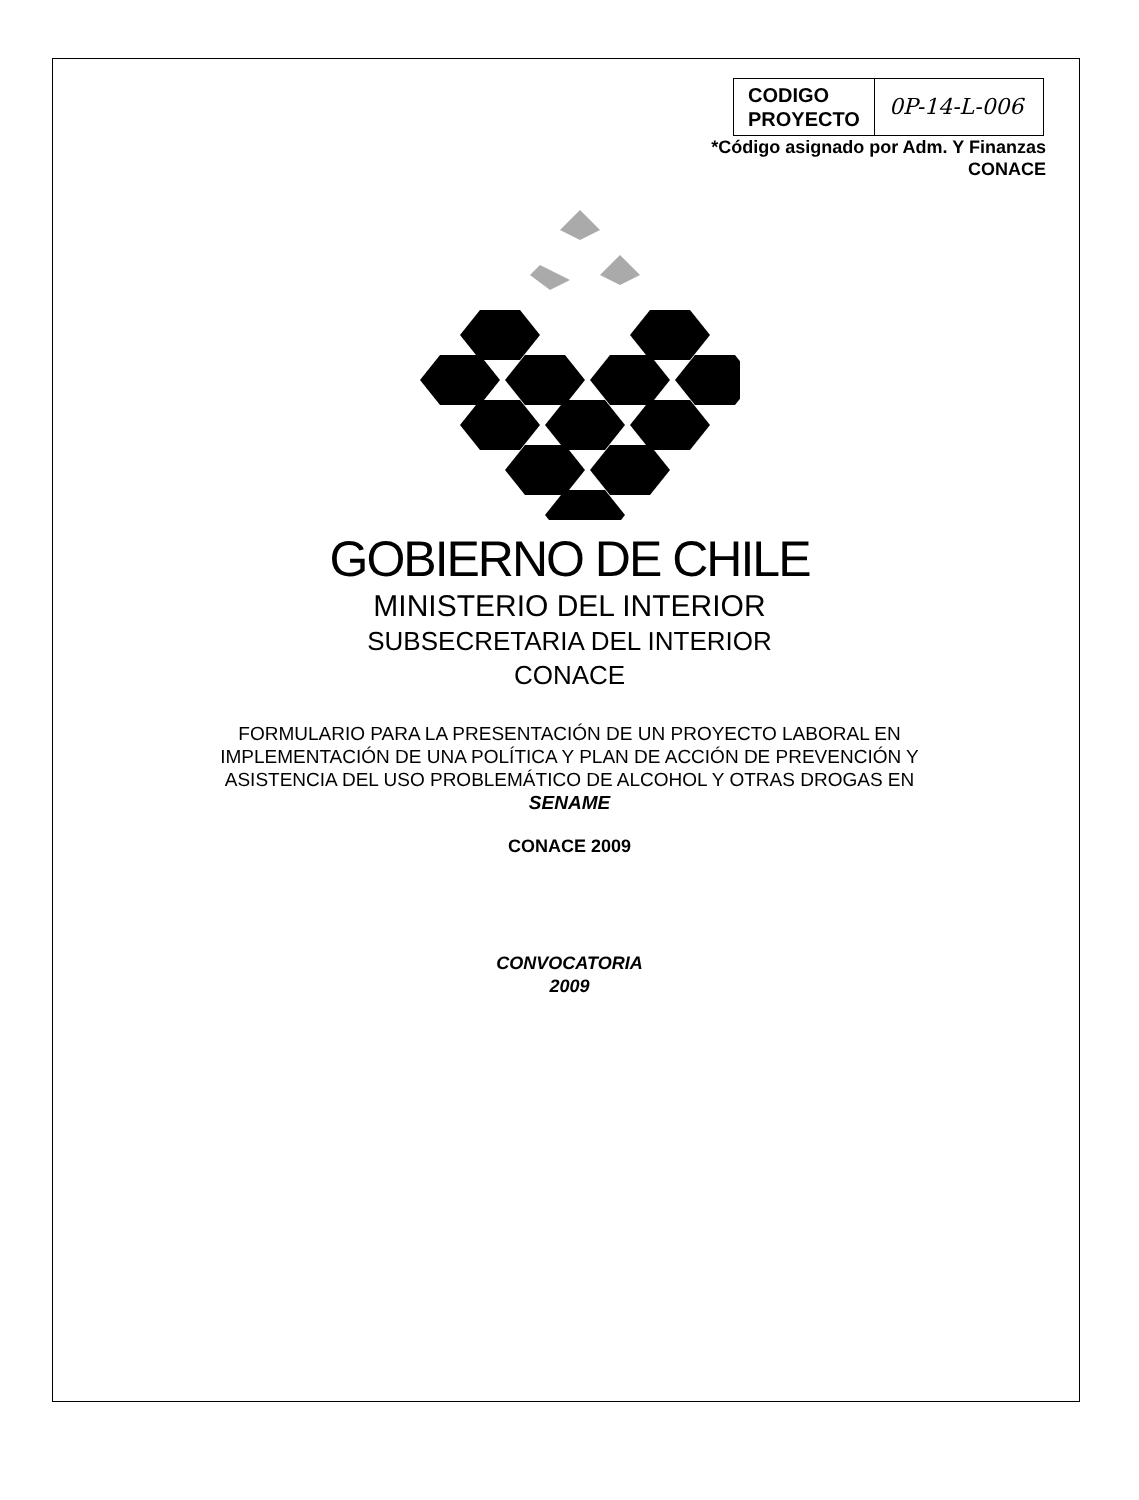| CODIGO PROYECTO | 0P-14-L-006 |
*Código asignado por Adm. Y Finanzas
CONACE
GOBIERNO DE CHILE
MINISTERIO DEL INTERIOR
SUBSECRETARIA DEL INTERIOR
CONACE
FORMULARIO PARA LA PRESENTACIÓN DE UN PROYECTO LABORAL EN
IMPLEMENTACIÓN DE UNA POLÍTICA Y PLAN DE ACCIÓN DE PREVENCIÓN Y
ASISTENCIA DEL USO PROBLEMÁTICO DE ALCOHOL Y OTRAS DROGAS EN
SENAME
CONACE 2009
CONVOCATORIA
2009